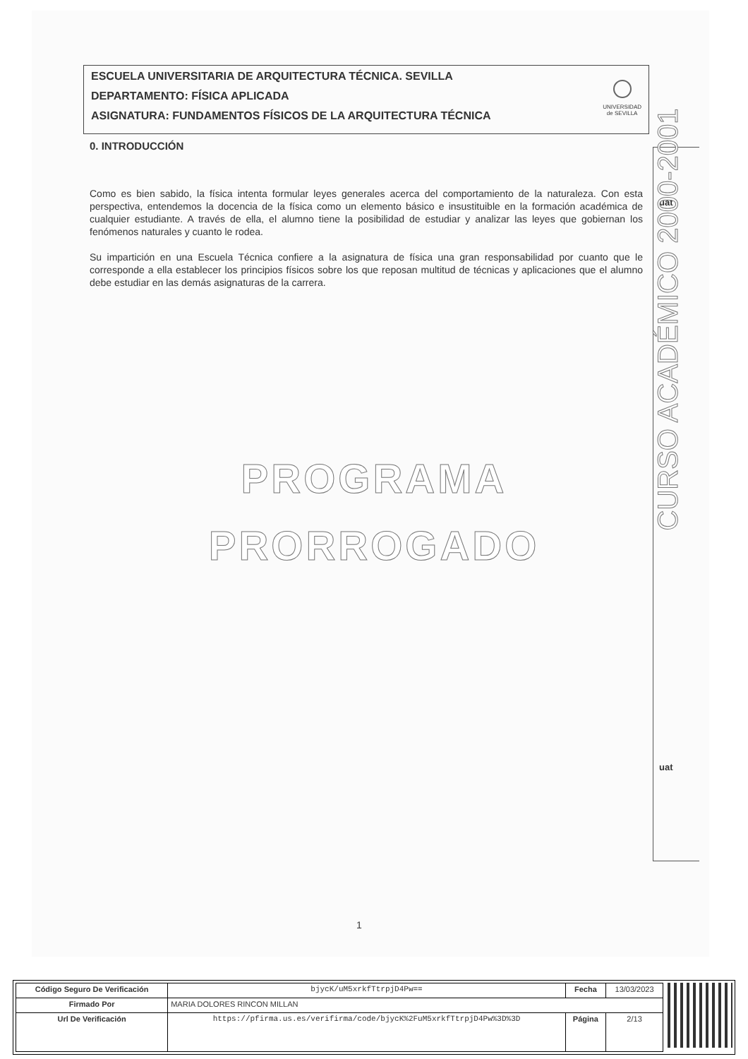ESCUELA UNIVERSITARIA DE ARQUITECTURA TÉCNICA. SEVILLA
DEPARTAMENTO: FÍSICA APLICADA
ASIGNATURA: FUNDAMENTOS FÍSICOS DE LA ARQUITECTURA TÉCNICA
UNIVERSIDAD
de SEVILLA
0. INTRODUCCIÓN
Como es bien sabido, la física intenta formular leyes generales acerca del comportamiento de la naturaleza. Con esta perspectiva, entendemos la docencia de la física como un elemento básico e insustituible en la formación académica de cualquier estudiante. A través de ella, el alumno tiene la posibilidad de estudiar y analizar las leyes que gobiernan los fenómenos naturales y cuanto le rodea.
Su impartición en una Escuela Técnica confiere a la asignatura de física una gran responsabilidad por cuanto que le corresponde a ella establecer los principios físicos sobre los que reposan multitud de técnicas y aplicaciones que el alumno debe estudiar en las demás asignaturas de la carrera.
PROGRAMA
PRORROGADO
uat
CURSO ACADÉMICO 2000-2001
uat
1
| Código Seguro De Verificación | bjycK/uM5xrkfTtrpjD4Pw== | Fecha | 13/03/2023 |
| Firmado Por | MARIA DOLORES RINCON MILLAN | | |
| Url De Verificación | https://pfirma.us.es/verifirma/code/bjycK%2FuM5xrkfTtrpjD4Pw%3D%3D | Página | 2/13 |